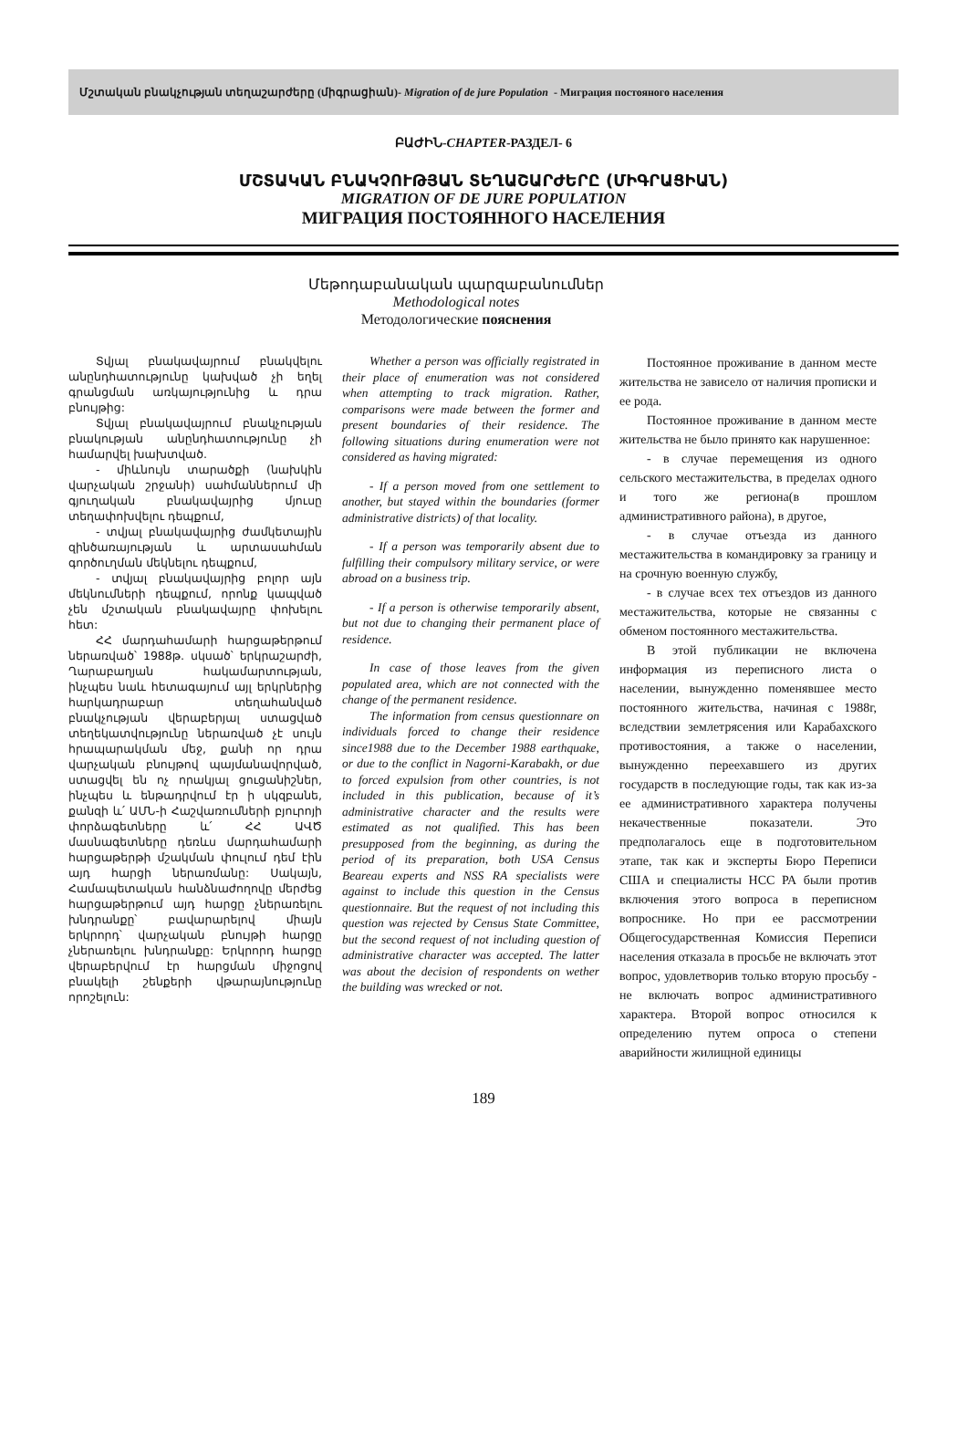Մշտական բնակչության տեղաշարժերը (միգրացիան)- Migration of de jure Population - Миграция постояного населения
ԲԱԺԻՆ-CHAPTER-РАЗДЕЛ- 6
ՄՇՏԱԿԱՆ ԲՆԱԿՉՈՒԹՅԱՆ ՏԵՂԱՇԱՐԺԵՐԸ (ՄԻԳՐԱՑԻԱՆ)
MIGRATION OF DE JURE POPULATION
МИГРАЦИЯ ПОСТОЯННОГО НАСЕЛЕНИЯ
Մեթոդաբանական պարզաբանումներ
Methodological notes
Методологические пояснения
Տվյալ բնակավայրում բնակվելու անընդհատությունը կախված չի եղել գրանցման առկայությունից և դրա բնույթից:
Տվյալ բնակավայրում բնակչության բնակության անընդհատությունը չի համարվել խախտված.
- միևնույն տարածքի (նախկին վարչական շրջանի) սահմաններում մի գյուղական բնակավայրից մյուսը տեղափոխվելու դեպքում,
- տվյալ բնակավայրից ժամկետային զինծառայության և արտասահման գործուղման մեկնելու դեպքում,
- տվյալ բնակավայրից բոլոր այն մեկնումների դեպքում, որոնք կապված չեն մշտական բնակավայրը փոխելու հետ:
ՀՀ մարդահամարի հարցաթերթում ներառված՝ 1988թ. սկսած՝ երկրաշարժի, Ղարաբաղյան հակամարտության, ինչպես նաև հետագայում այլ երկրներից հարկադրաբար տեղահանված բնակչության վերաբերյալ ստացված տեղեկատվությունը ներառված չէ սույն հրապարակման մեջ, քանի որ դրա վարչական բնույթով պայմանավորված, ստացվել են ոչ որակյալ ցուցանիշներ, ինչպես և ենթադրվում էր ի սկզբանե, քանզի և՛ ԱՄՆ-ի Հաշվառումների բյուրոյի փորձագետները և՛ ՀՀ ԱՎԾ մասնագետները դեռևս մարդահամարի հարցաթերթի մշակման փուլում դեմ էին այդ հարցի ներառմանը: Սակայն, Համապետական հանձնաժողովը մերժեց հարցաթերթում այդ հարցը չներառելու խնդրանքը՝ բավարարելով միայն երկրորդ՝ վարչական բնույթի հարցը չներառելու խնդրանքը: Երկրորդ հարցը վերաբերվում էր հարցման միջոցով բնակելի շենքերի վթարայնությունը որոշելուն:
Whether a person was officially registrated in their place of enumeration was not considered when attempting to track migration. Rather, comparisons were made between the former and present boundaries of their residence. The following situations during enumeration were not considered as having migrated:
- If a person moved from one settlement to another, but stayed within the boundaries (former administrative districts) of that locality.
- If a person was temporarily absent due to fulfilling their compulsory military service, or were abroad on a business trip.
- If a person is otherwise temporarily absent, but not due to changing their permanent place of residence.
In case of those leaves from the given populated area, which are not connected with the change of the permanent residence.
The information from census questionnare on individuals forced to change their residence since1988 due to the December 1988 earthquake, or due to the conflict in Nagorni-Karabakh, or due to forced expulsion from other countries, is not included in this publication, because of it’s administrative character and the results were estimated as not qualified. This has been presupposed from the beginning, as during the period of its preparation, both USA Census Beareau experts and NSS RA specialists were against to include this question in the Census questionnaire. But the request of not including this question was rejected by Census State Committee, but the second request of not including question of administrative character was accepted. The latter was about the decision of respondents on wether the building was wrecked or not.
Постоянное проживание в данном месте жительства не зависело от наличия прописки и ее рода.
Постоянное проживание в данном месте жительства не было принято как нарушенное:
- в случае перемещения из одного сельского местажительства, в пределах одного и того же региона(в прошлом административного района), в другое,
- в случае отъезда из данного местажительства в командировку за границу и на срочную военную службу,
- в случае всех тех отъездов из данного местажительства, которые не связанны с обменом постоянного местажительства.
В этой публикации не включена информация из переписного листа о населении, вынужденно поменявшее место постоянного жительства, начиная с 1988г, вследствии землетрясения или Карабахского противостояния, а также о населении, вынужденно переехавшего из других государств в последующие годы, так как из-за ее административного характера получены некачественные показатели. Это предполагалось еще в подготовительном этапе, так как и эксперты Бюро Переписи США и специалисты НСС РА были против включения этого вопроса в переписном вопроснике. Но при ее рассмотрении Общегосударственная Комиссия Переписи населения отказала в просьбе не включать этот вопрос, удовлетворив только вторую просьбу - не включать вопрос административного характера. Второй вопрос относился к определению путем опроса о степени аварийности жилищной единицы
189